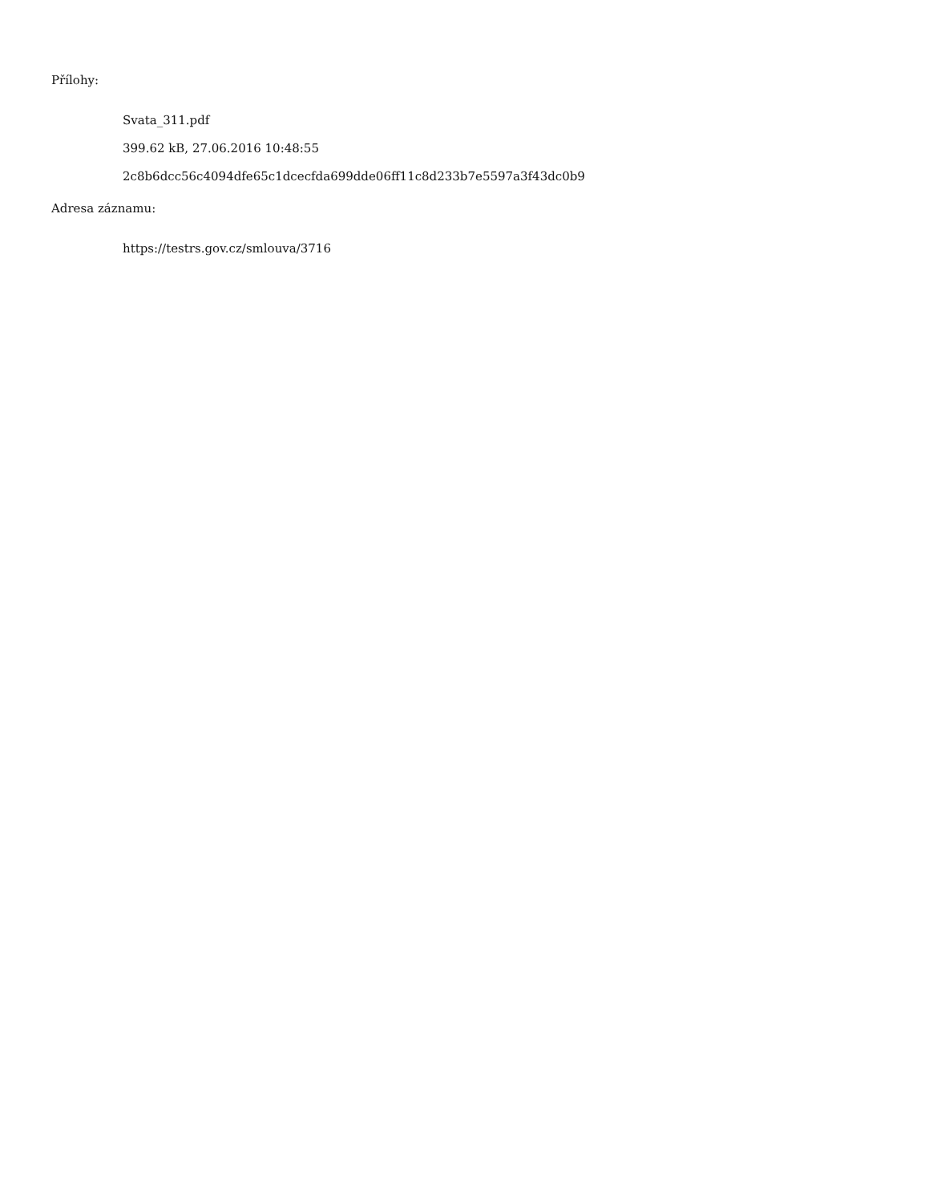Přílohy:
Svata_311.pdf
399.62 kB, 27.06.2016 10:48:55
2c8b6dcc56c4094dfe65c1dcecfda699dde06ff11c8d233b7e5597a3f43dc0b9
Adresa záznamu:
https://testrs.gov.cz/smlouva/3716